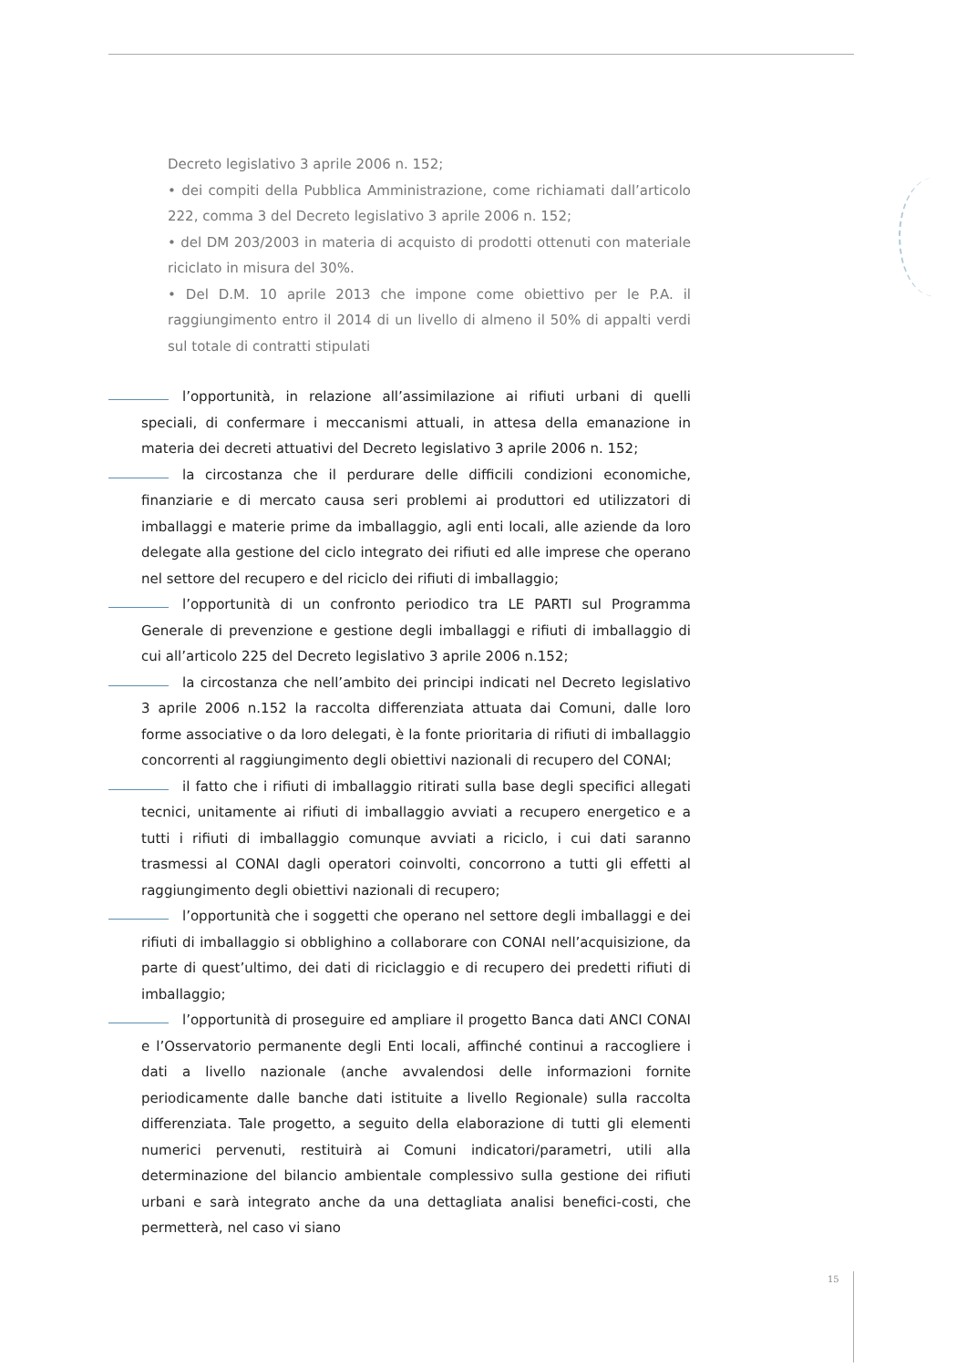Decreto legislativo 3 aprile 2006 n. 152;
• dei compiti della Pubblica Amministrazione, come richiamati dall’articolo 222, comma 3 del Decreto legislativo 3 aprile 2006 n. 152;
• del DM 203/2003 in materia di acquisto di prodotti ottenuti con materiale riciclato in misura del 30%.
• Del D.M. 10 aprile 2013 che impone come obiettivo per le P.A. il raggiungimento entro il 2014 di un livello di almeno il 50% di appalti verdi sul totale di contratti stipulati
l’opportunità, in relazione all’assimilazione ai rifiuti urbani di quelli speciali, di confermare i meccanismi attuali, in attesa della emanazione in materia dei decreti attuativi del Decreto legislativo 3 aprile 2006 n. 152;
la circostanza che il perdurare delle difficili condizioni economiche, finanziarie e di mercato causa seri problemi ai produttori ed utilizzatori di imballaggi e materie prime da imballaggio, agli enti locali, alle aziende da loro delegate alla gestione del ciclo integrato dei rifiuti ed alle imprese che operano nel settore del recupero e del riciclo dei rifiuti di imballaggio;
l’opportunità di un confronto periodico tra LE PARTI sul Programma Generale di prevenzione e gestione degli imballaggi e rifiuti di imballaggio di cui all’articolo 225 del Decreto legislativo 3 aprile 2006 n.152;
la circostanza che nell’ambito dei principi indicati nel Decreto legislativo 3 aprile 2006 n.152 la raccolta differenziata attuata dai Comuni, dalle loro forme associative o da loro delegati, è la fonte prioritaria di rifiuti di imballaggio concorrenti al raggiungimento degli obiettivi nazionali di recupero del CONAI;
il fatto che i rifiuti di imballaggio ritirati sulla base degli specifici allegati tecnici, unitamente ai rifiuti di imballaggio avviati a recupero energetico e a tutti i rifiuti di imballaggio comunque avviati a riciclo, i cui dati saranno trasmessi al CONAI dagli operatori coinvolti, concorrono a tutti gli effetti al raggiungimento degli obiettivi nazionali di recupero;
l’opportunità che i soggetti che operano nel settore degli imballaggi e dei rifiuti di imballaggio si obblighino a collaborare con CONAI nell’acquisizione, da parte di quest’ultimo, dei dati di riciclaggio e di recupero dei predetti rifiuti di imballaggio;
l’opportunità di proseguire ed ampliare il progetto Banca dati ANCI CONAI e l’Osservatorio permanente degli Enti locali, affinché continui a raccogliere i dati a livello nazionale (anche avvalendosi delle informazioni fornite periodicamente dalle banche dati istituite a livello Regionale) sulla raccolta differenziata. Tale progetto, a seguito della elaborazione di tutti gli elementi numerici pervenuti, restituirà ai Comuni indicatori/parametri, utili alla determinazione del bilancio ambientale complessivo sulla gestione dei rifiuti urbani e sarà integrato anche da una dettagliata analisi benefici-costi, che permetterà, nel caso vi siano
15